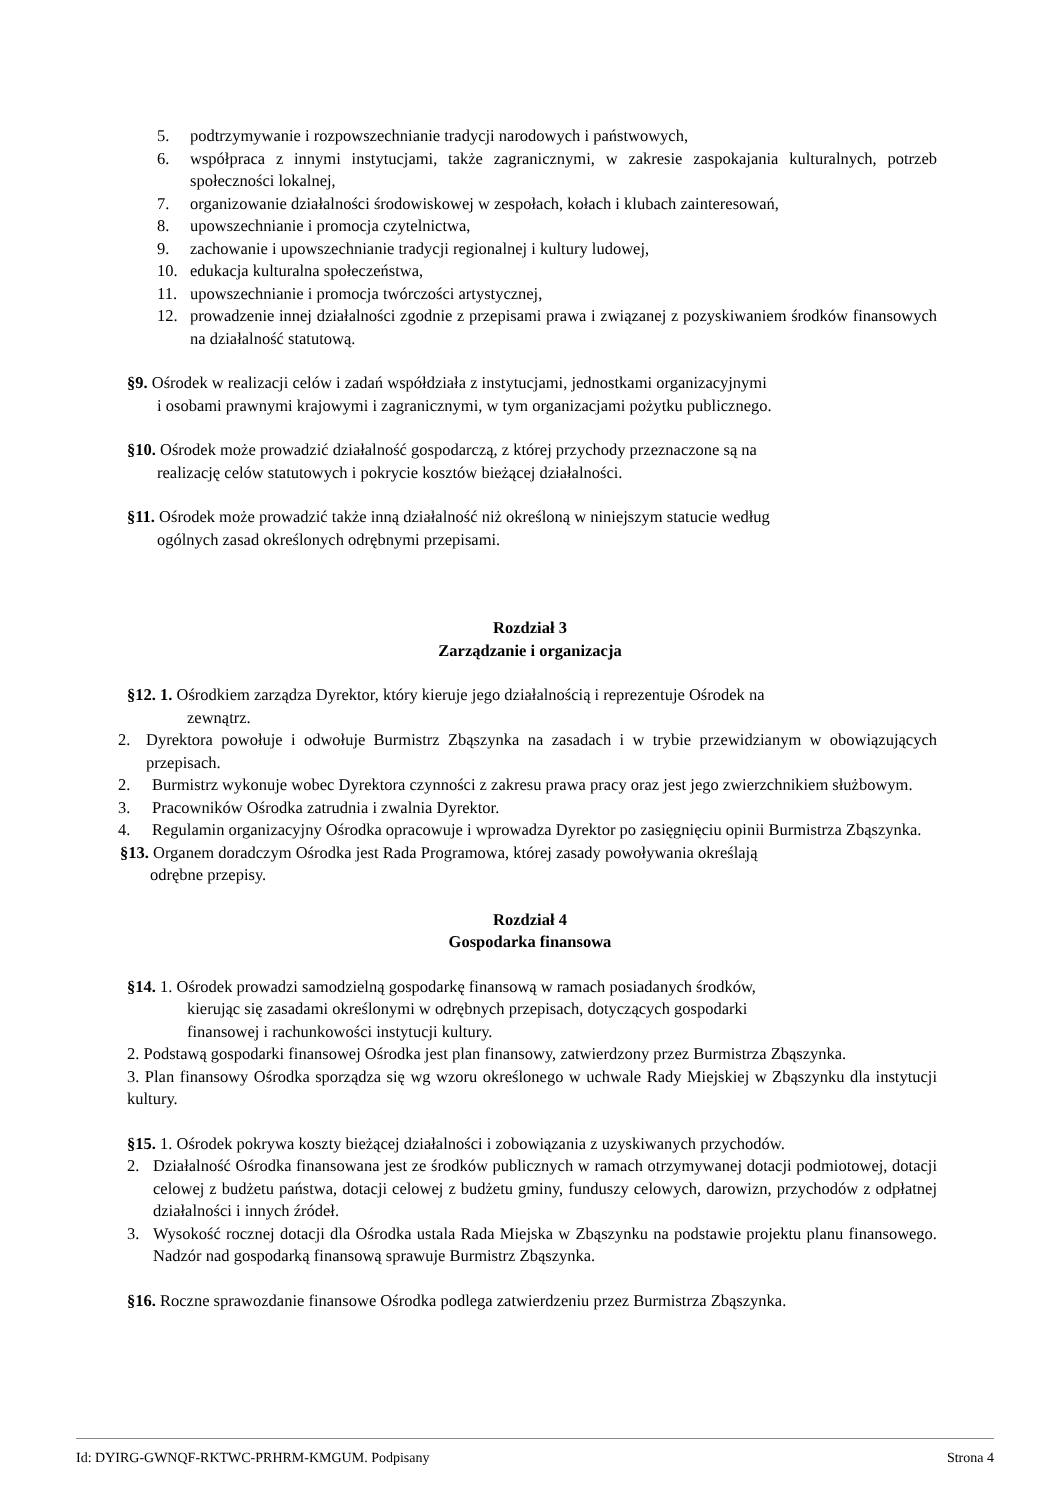5. podtrzymywanie i rozpowszechnianie tradycji narodowych i państwowych,
6. współpraca z innymi instytucjami, także zagranicznymi, w zakresie zaspokajania kulturalnych, potrzeb społeczności lokalnej,
7. organizowanie działalności środowiskowej w zespołach, kołach i klubach zainteresowań,
8. upowszechnianie i promocja czytelnictwa,
9. zachowanie i upowszechnianie tradycji regionalnej i kultury ludowej,
10. edukacja kulturalna społeczeństwa,
11. upowszechnianie i promocja twórczości artystycznej,
12. prowadzenie innej działalności zgodnie z przepisami prawa i związanej z pozyskiwaniem środków finansowych na działalność statutową.
§9. Ośrodek w realizacji celów i zadań współdziała z instytucjami, jednostkami organizacyjnymi
i osobami prawnymi krajowymi i zagranicznymi, w tym organizacjami pożytku publicznego.
§10. Ośrodek może prowadzić działalność gospodarczą, z której przychody przeznaczone są na
realizację celów statutowych i pokrycie kosztów bieżącej działalności.
§11. Ośrodek może prowadzić także inną działalność niż określoną w niniejszym statucie według
ogólnych zasad określonych odrębnymi przepisami.
Rozdział 3
Zarządzanie i organizacja
§12. 1. Ośrodkiem zarządza Dyrektor, który kieruje jego działalnością i reprezentuje Ośrodek na
zewnątrz.
2. Dyrektora powołuje i odwołuje Burmistrz Zbąszynka na zasadach i w trybie przewidzianym w obowiązujących przepisach.
2. Burmistrz wykonuje wobec Dyrektora czynności z zakresu prawa pracy oraz jest jego zwierzchnikiem służbowym.
3. Pracowników Ośrodka zatrudnia i zwalnia Dyrektor.
4. Regulamin organizacyjny Ośrodka opracowuje i wprowadza Dyrektor po zasięgnięciu opinii Burmistrza Zbąszynka.
§13. Organem doradczym Ośrodka jest Rada Programowa, której zasady powoływania określają
odrębne przepisy.
Rozdział 4
Gospodarka finansowa
§14. 1. Ośrodek prowadzi samodzielną gospodarkę finansową w ramach posiadanych środków,
kierując się zasadami określonymi w odrębnych przepisach, dotyczących gospodarki
finansowej i rachunkowości instytucji kultury.
2. Podstawą gospodarki finansowej Ośrodka jest plan finansowy, zatwierdzony przez Burmistrza Zbąszynka.
3. Plan finansowy Ośrodka sporządza się wg wzoru określonego w uchwale Rady Miejskiej w Zbąszynku dla instytucji kultury.
§15. 1. Ośrodek pokrywa koszty bieżącej działalności i zobowiązania z uzyskiwanych przychodów.
2. Działalność Ośrodka finansowana jest ze środków publicznych w ramach otrzymywanej dotacji podmiotowej, dotacji celowej z budżetu państwa, dotacji celowej z budżetu gminy, funduszy celowych, darowizn, przychodów z odpłatnej działalności i innych źródeł.
3. Wysokość rocznej dotacji dla Ośrodka ustala Rada Miejska w Zbąszynku na podstawie projektu planu finansowego. Nadzór nad gospodarką finansową sprawuje Burmistrz Zbąszynka.
§16. Roczne sprawozdanie finansowe Ośrodka podlega zatwierdzeniu przez Burmistrza Zbąszynka.
Id: DYIRG-GWNQF-RKTWC-PRHRM-KMGUM. Podpisany Strona 4